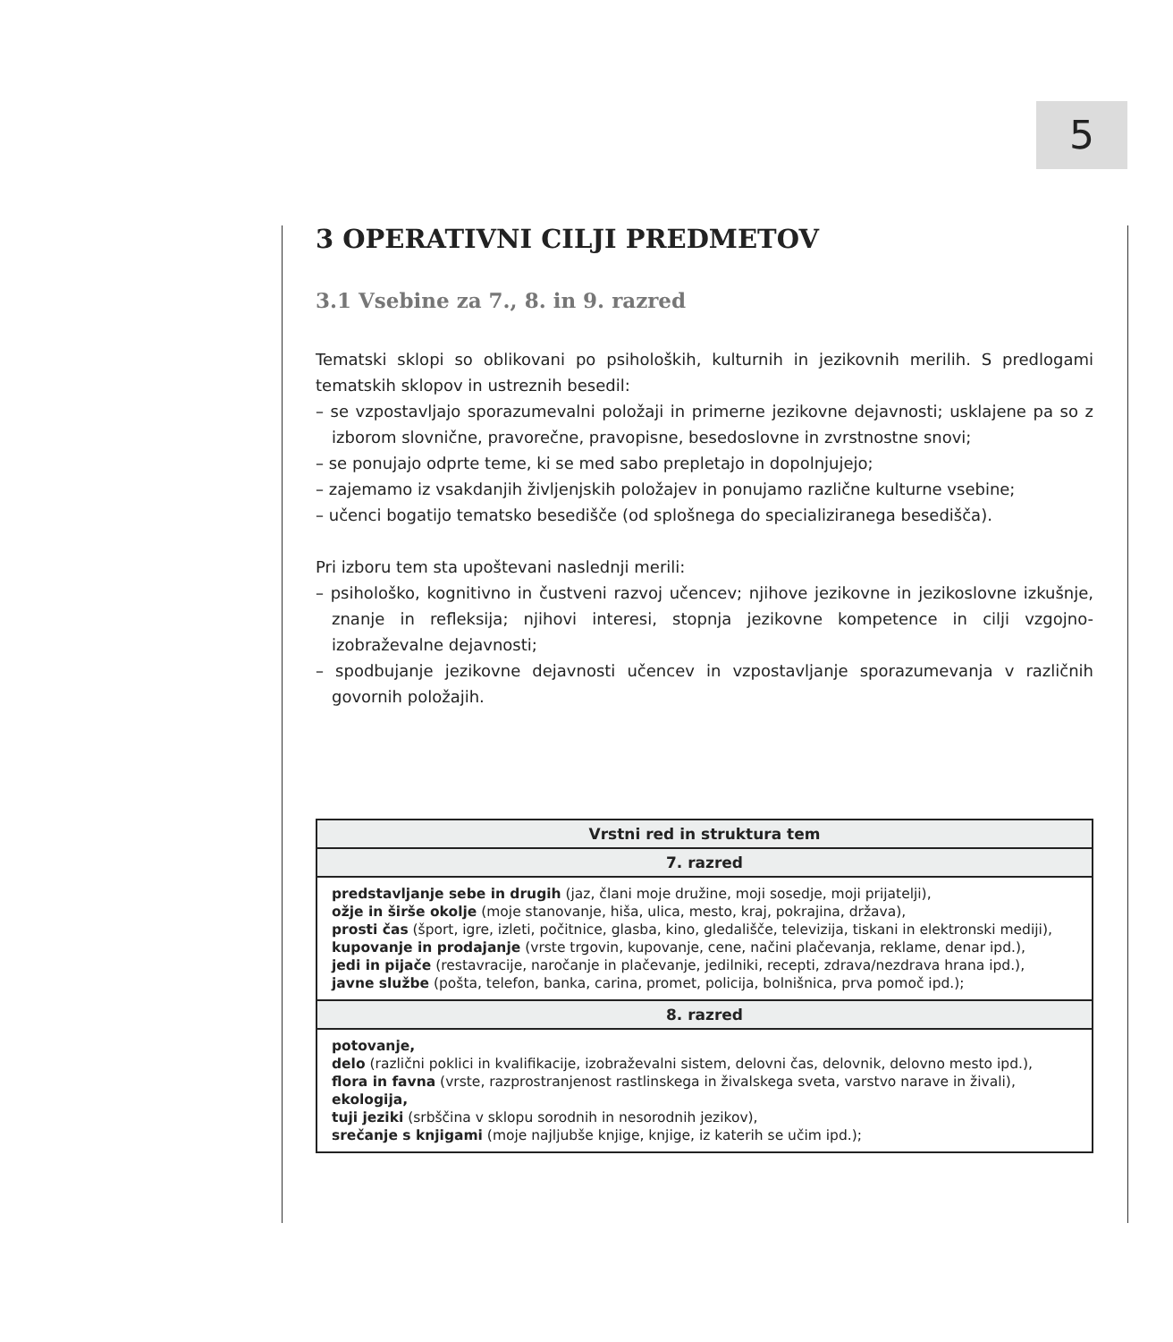5
3 OPERATIVNI CILJI PREDMETOV
3.1 Vsebine za 7., 8. in 9. razred
Tematski sklopi so oblikovani po psiholoških, kulturnih in jezikovnih merilih. S predlogami tematskih sklopov in ustreznih besedil:
– se vzpostavljajo sporazumevalni položaji in primerne jezikovne dejavnosti; usklajene pa so z izborom slovnične, pravorečne, pravopisne, besedoslovne in zvrstnostne snovi;
– se ponujajo odprte teme, ki se med sabo prepletajo in dopolnjujejo;
– zajemamo iz vsakdanjih življenjskih položajev in ponujamo različne kulturne vsebine;
– učenci bogatijo tematsko besedišče (od splošnega do specializiranega besedišča).
Pri izboru tem sta upoštevani naslednji merili:
– psihološko, kognitivno in čustveni razvoj učencev; njihove jezikovne in jezikoslovne izkušnje, znanje in refleksija; njihovi interesi, stopnja jezikovne kompetence in cilji vzgojno-izobraževalne dejavnosti;
– spodbujanje jezikovne dejavnosti učencev in vzpostavljanje sporazumevanja v različnih govornih položajih.
| Vrstni red in struktura tem |
| --- |
| 7. razred |
| predstavljanje sebe in drugih (jaz, člani moje družine, moji sosedje, moji prijatelji), ožje in širše okolje (moje stanovanje, hiša, ulica, mesto, kraj, pokrajina, država), prosti čas (šport, igre, izleti, počitnice, glasba, kino, gledališče, televizija, tiskani in elektronski mediji), kupovanje in prodajanje (vrste trgovin, kupovanje, cene, načini plačevanja, reklame, denar ipd.), jedi in pijače (restavracije, naročanje in plačevanje, jedilniki, recepti, zdrava/nezdrava hrana ipd.), javne službe (pošta, telefon, banka, carina, promet, policija, bolnišnica, prva pomoč ipd.); |
| 8. razred |
| potovanje, delo (različni poklici in kvalifikacije, izobraževalni sistem, delovni čas, delovnik, delovno mesto ipd.), flora in favna (vrste, razprostranjenost rastlinskega in živalskega sveta, varstvo narave in živali), ekologija, tuji jeziki (srbščina v sklopu sorodnih in nesorodnih jezikov), srečanje s knjigami (moje najljubše knjige, knjige, iz katerih se učim ipd.); |